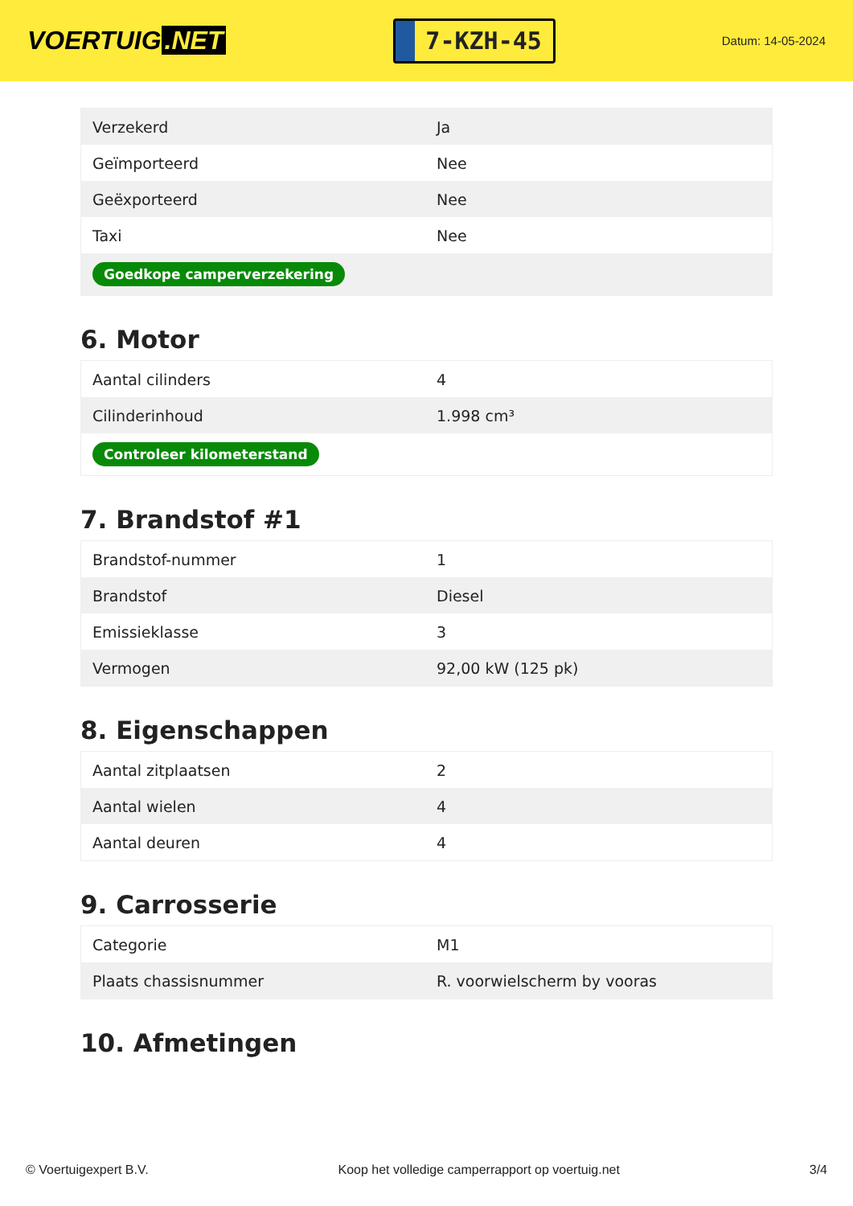VOERTUIG.NET
7-KZH-45
Datum: 14-05-2024
| Verzekerd | Ja |
| Geïmporteerd | Nee |
| Geëxporteerd | Nee |
| Taxi | Nee |
| Goedkope camperverzekering | |
6. Motor
| Aantal cilinders | 4 |
| Cilinderinhoud | 1.998 cm³ |
| Controleer kilometerstand | |
7. Brandstof #1
| Brandstof-nummer | 1 |
| Brandstof | Diesel |
| Emissieklasse | 3 |
| Vermogen | 92,00 kW (125 pk) |
8. Eigenschappen
| Aantal zitplaatsen | 2 |
| Aantal wielen | 4 |
| Aantal deuren | 4 |
9. Carrosserie
| Categorie | M1 |
| Plaats chassisnummer | R. voorwielscherm by vooras |
10. Afmetingen
© Voertuigexpert B.V. Koop het volledige camperrapport op voertuig.net 3/4